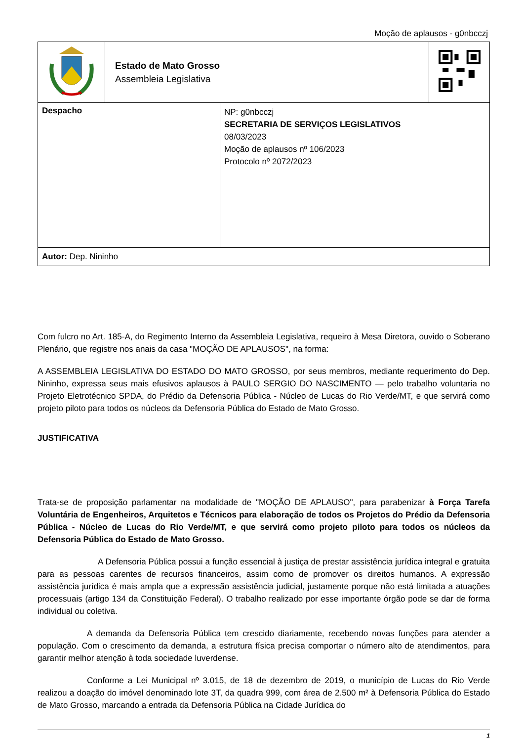Moção de aplausos - g0nbcczj
| | Estado de Mato Grosso Assembleia Legislativa | |
| Despacho | NP: g0nbcczj SECRETARIA DE SERVIÇOS LEGISLATIVOS 08/03/2023 Moção de aplausos nº 106/2023 Protocolo nº 2072/2023 |
| Autor: Dep. Nininho | |
Com fulcro no Art. 185-A, do Regimento Interno da Assembleia Legislativa, requeiro à Mesa Diretora, ouvido o Soberano Plenário, que registre nos anais da casa "MOÇÃO DE APLAUSOS", na forma:
A ASSEMBLEIA LEGISLATIVA DO ESTADO DO MATO GROSSO, por seus membros, mediante requerimento do Dep. Nininho, expressa seus mais efusivos aplausos à PAULO SERGIO DO NASCIMENTO — pelo trabalho voluntaria no Projeto Eletrotécnico SPDA, do Prédio da Defensoria Pública - Núcleo de Lucas do Rio Verde/MT, e que servirá como projeto piloto para todos os núcleos da Defensoria Pública do Estado de Mato Grosso.
JUSTIFICATIVA
Trata-se de proposição parlamentar na modalidade de "MOÇÃO DE APLAUSO", para parabenizar à Força Tarefa Voluntária de Engenheiros, Arquitetos e Técnicos para elaboração de todos os Projetos do Prédio da Defensoria Pública - Núcleo de Lucas do Rio Verde/MT, e que servirá como projeto piloto para todos os núcleos da Defensoria Pública do Estado de Mato Grosso.
A Defensoria Pública possui a função essencial à justiça de prestar assistência jurídica integral e gratuita para as pessoas carentes de recursos financeiros, assim como de promover os direitos humanos. A expressão assistência jurídica é mais ampla que a expressão assistência judicial, justamente porque não está limitada a atuações processuais (artigo 134 da Constituição Federal). O trabalho realizado por esse importante órgão pode se dar de forma individual ou coletiva.
A demanda da Defensoria Pública tem crescido diariamente, recebendo novas funções para atender a população. Com o crescimento da demanda, a estrutura física precisa comportar o número alto de atendimentos, para garantir melhor atenção à toda sociedade luverdense.
Conforme a Lei Municipal nº 3.015, de 18 de dezembro de 2019, o município de Lucas do Rio Verde realizou a doação do imóvel denominado lote 3T, da quadra 999, com área de 2.500 m² à Defensoria Pública do Estado de Mato Grosso, marcando a entrada da Defensoria Pública na Cidade Jurídica do
1